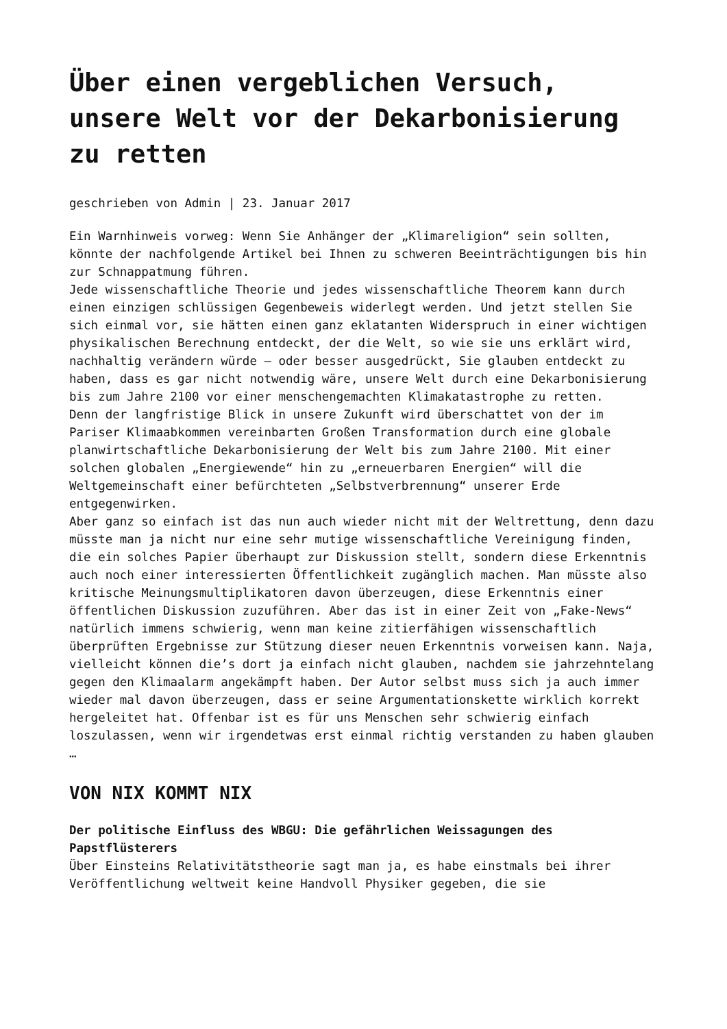Über einen vergeblichen Versuch, unsere Welt vor der Dekarbonisierung zu retten
geschrieben von Admin | 23. Januar 2017
Ein Warnhinweis vorweg: Wenn Sie Anhänger der „Klimareligion“ sein sollten, könnte der nachfolgende Artikel bei Ihnen zu schweren Beeinträchtigungen bis hin zur Schnappatmung führen.
Jede wissenschaftliche Theorie und jedes wissenschaftliche Theorem kann durch einen einzigen schlüssigen Gegenbeweis widerlegt werden. Und jetzt stellen Sie sich einmal vor, sie hätten einen ganz eklatanten Widerspruch in einer wichtigen physikalischen Berechnung entdeckt, der die Welt, so wie sie uns erklärt wird, nachhaltig verändern würde – oder besser ausgedrückt, Sie glauben entdeckt zu haben, dass es gar nicht notwendig wäre, unsere Welt durch eine Dekarbonisierung bis zum Jahre 2100 vor einer menschengemachten Klimakatastrophe zu retten.
Denn der langfristige Blick in unsere Zukunft wird überschattet von der im Pariser Klimaabkommen vereinbarten Großen Transformation durch eine globale planwirtschaftliche Dekarbonisierung der Welt bis zum Jahre 2100. Mit einer solchen globalen „Energiewende“ hin zu „erneuerbaren Energien“ will die Weltgemeinschaft einer befürchteten „Selbstverbrennung“ unserer Erde entgegenwirken.
Aber ganz so einfach ist das nun auch wieder nicht mit der Weltrettung, denn dazu müsste man ja nicht nur eine sehr mutige wissenschaftliche Vereinigung finden, die ein solches Papier überhaupt zur Diskussion stellt, sondern diese Erkenntnis auch noch einer interessierten Öffentlichkeit zugänglich machen. Man müsste also kritische Meinungsmultiplikatoren davon überzeugen, diese Erkenntnis einer öffentlichen Diskussion zuzuführen. Aber das ist in einer Zeit von „Fake-News“ natürlich immens schwierig, wenn man keine zitierfähigen wissenschaftlich überprüften Ergebnisse zur Stützung dieser neuen Erkenntnis vorweisen kann. Naja, vielleicht können die’s dort ja einfach nicht glauben, nachdem sie jahrzehntelang gegen den Klimaalarm angekämpft haben. Der Autor selbst muss sich ja auch immer wieder mal davon überzeugen, dass er seine Argumentationskette wirklich korrekt hergeleitet hat. Offenbar ist es für uns Menschen sehr schwierig einfach loszulassen, wenn wir irgendetwas erst einmal richtig verstanden zu haben glauben …
VON NIX KOMMT NIX
Der politische Einfluss des WBGU: Die gefährlichen Weissagungen des Papstflüsterers
Über Einsteins Relativitätstheorie sagt man ja, es habe einstmals bei ihrer Veröffentlichung weltweit keine Handvoll Physiker gegeben, die sie